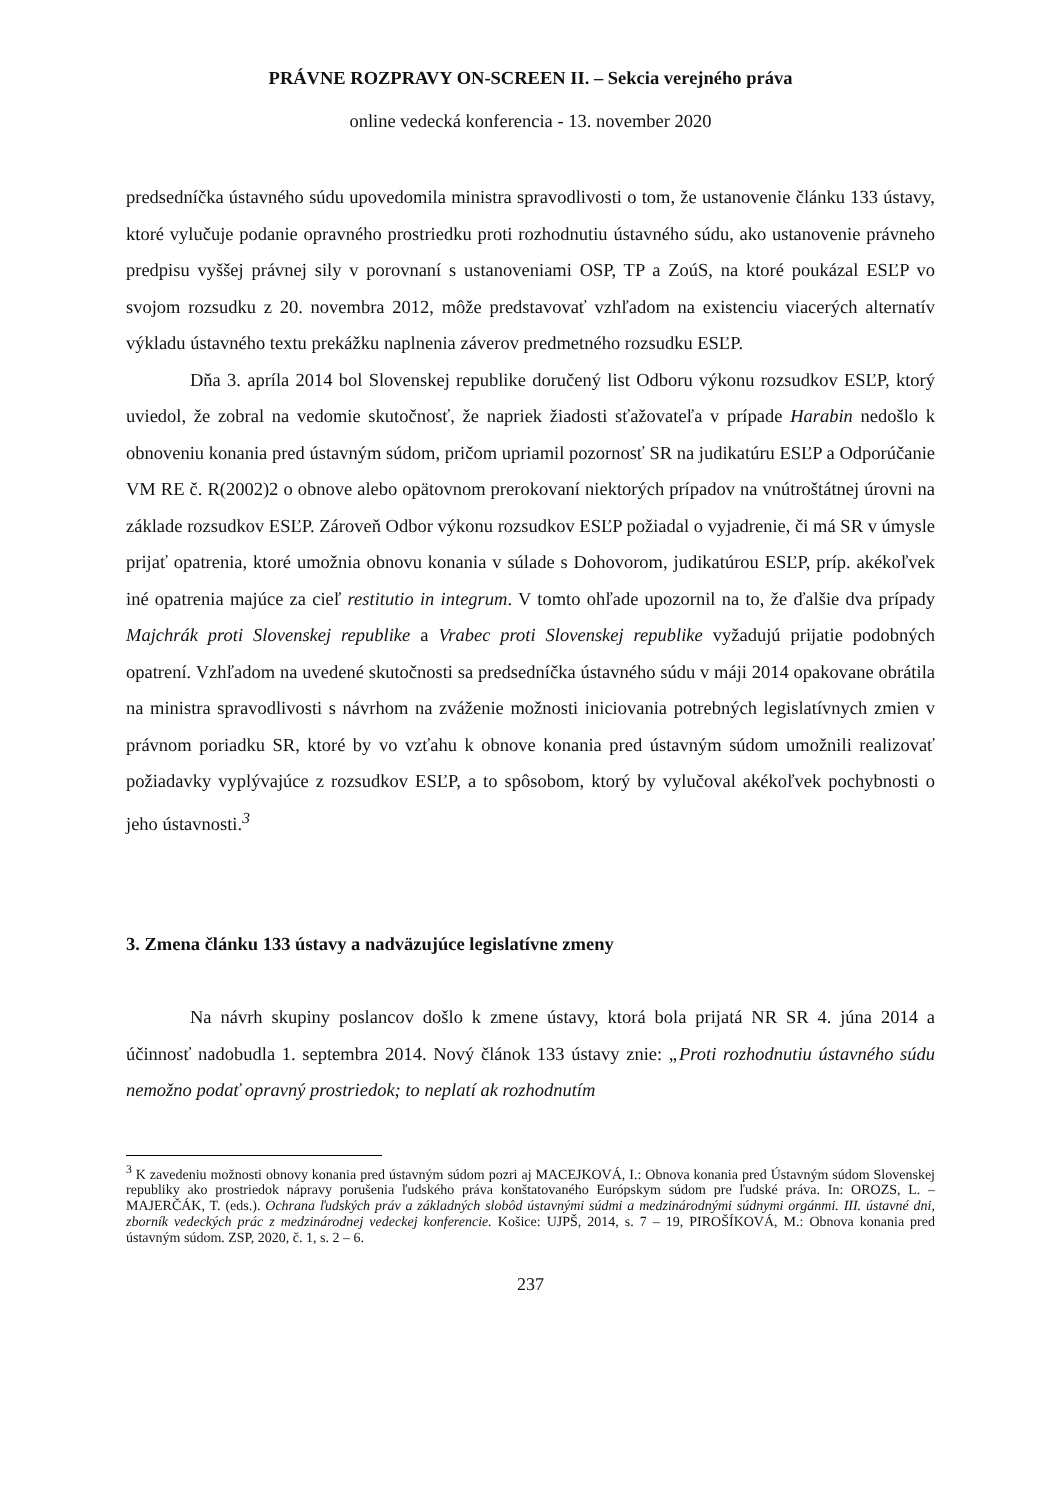PRÁVNE ROZPRAVY ON-SCREEN II. – Sekcia verejného práva
online vedecká konferencia - 13. november 2020
predsedníčka ústavného súdu upovedomila ministra spravodlivosti o tom, že ustanovenie článku 133 ústavy, ktoré vylučuje podanie opravného prostriedku proti rozhodnutiu ústavného súdu, ako ustanovenie právneho predpisu vyššej právnej sily v porovnaní s ustanoveniami OSP, TP a ZoúS, na ktoré poukázal ESĽP vo svojom rozsudku z 20. novembra 2012, môže predstavovať vzhľadom na existenciu viacerých alternatív výkladu ústavného textu prekážku naplnenia záverov predmetného rozsudku ESĽP.
Dňa 3. apríla 2014 bol Slovenskej republike doručený list Odboru výkonu rozsudkov ESĽP, ktorý uviedol, že zobral na vedomie skutočnosť, že napriek žiadosti sťažovateľa v prípade Harabin nedošlo k obnoveniu konania pred ústavným súdom, pričom upriamil pozornosť SR na judikatúru ESĽP a Odporúčanie VM RE č. R(2002)2 o obnove alebo opätovnom prerokovaní niektorých prípadov na vnútroštátnej úrovni na základe rozsudkov ESĽP. Zároveň Odbor výkonu rozsudkov ESĽP požiadal o vyjadrenie, či má SR v úmysle prijať opatrenia, ktoré umožnia obnovu konania v súlade s Dohovorom, judikatúrou ESĽP, príp. akékoľvek iné opatrenia majúce za cieľ restitutio in integrum. V tomto ohľade upozornil na to, že ďalšie dva prípady Majchrák proti Slovenskej republike a Vrabec proti Slovenskej republike vyžadujú prijatie podobných opatrení. Vzhľadom na uvedené skutočnosti sa predsedníčka ústavného súdu v máji 2014 opakovane obrátila na ministra spravodlivosti s návrhom na zváženie možnosti iniciovania potrebných legislatívnych zmien v právnom poriadku SR, ktoré by vo vzťahu k obnove konania pred ústavným súdom umožnili realizovať požiadavky vyplývajúce z rozsudkov ESĽP, a to spôsobom, ktorý by vylučoval akékoľvek pochybnosti o jeho ústavnosti.<sup>3</sup>
3. Zmena článku 133 ústavy a nadväzujúce legislatívne zmeny
Na návrh skupiny poslancov došlo k zmene ústavy, ktorá bola prijatá NR SR 4. júna 2014 a účinnosť nadobudla 1. septembra 2014. Nový článok 133 ústavy znie: „Proti rozhodnutiu ústavného súdu nemožno podať opravný prostriedok; to neplatí ak rozhodnutím
<sup>3</sup> K zavedeniu možnosti obnovy konania pred ústavným súdom pozri aj MACEJKOVÁ, I.: Obnova konania pred Ústavným súdom Slovenskej republiky ako prostriedok nápravy porušenia ľudského práva konštatovaného Európskym súdom pre ľudské práva. In: OROZS, L. – MAJERČÁK, T. (eds.). Ochrana ľudských práv a základných slobôd ústavnými súdmi a medzinárodnými súdnymi orgánmi. III. ústavné dni, zborník vedeckých prác z medzinárodnej vedeckej konferencie. Košice: UJPŠ, 2014, s. 7 – 19, PIROŠÍKOVÁ, M.: Obnova konania pred ústavným súdom. ZSP, 2020, č. 1, s. 2 – 6.
237